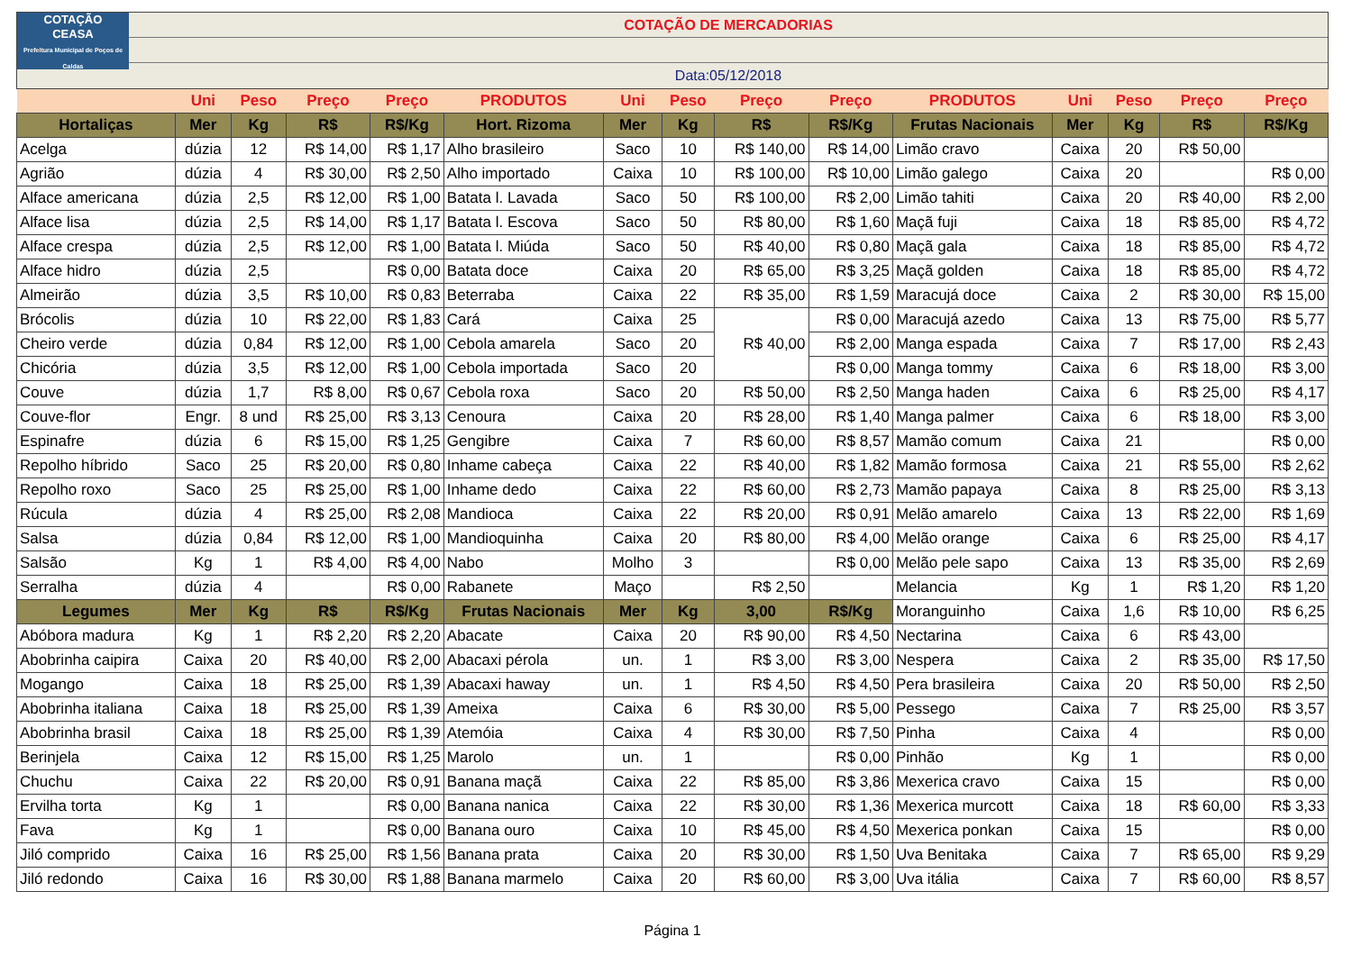COTAÇÃO
CEASA
Prefeitura Municipal de Poços de Caldas
COTAÇÃO DE MERCADORIAS
Data:05/12/2018
| | Uni | Peso | Preço | Preço | PRODUTOS | Uni | Peso | Preço | Preço | PRODUTOS | Uni | Peso | Preço | Preço |
| --- | --- | --- | --- | --- | --- | --- | --- | --- | --- | --- | --- | --- | --- | --- |
| Hortaliças | Mer | Kg | R$ | R$/Kg | Hort. Rizoma | Mer | Kg | R$ | R$/Kg | Frutas Nacionais | Mer | Kg | R$ | R$/Kg |
| Acelga | dúzia | 12 | R$ 14,00 | R$ 1,17 | Alho brasileiro | Saco | 10 | R$ 140,00 | R$ 14,00 | Limão cravo | Caixa | 20 | R$ 50,00 | |
| Agrião | dúzia | 4 | R$ 30,00 | R$ 2,50 | Alho importado | Caixa | 10 | R$ 100,00 | R$ 10,00 | Limão galego | Caixa | 20 | | R$ 0,00 |
| Alface americana | dúzia | 2,5 | R$ 12,00 | R$ 1,00 | Batata l. Lavada | Saco | 50 | R$ 100,00 | R$ 2,00 | Limão tahiti | Caixa | 20 | R$ 40,00 | R$ 2,00 |
| Alface lisa | dúzia | 2,5 | R$ 14,00 | R$ 1,17 | Batata l. Escova | Saco | 50 | R$ 80,00 | R$ 1,60 | Maçã fuji | Caixa | 18 | R$ 85,00 | R$ 4,72 |
| Alface crespa | dúzia | 2,5 | R$ 12,00 | R$ 1,00 | Batata l. Miúda | Saco | 50 | R$ 40,00 | R$ 0,80 | Maçã gala | Caixa | 18 | R$ 85,00 | R$ 4,72 |
| Alface hidro | dúzia | 2,5 | | R$ 0,00 | Batata doce | Caixa | 20 | R$ 65,00 | R$ 3,25 | Maçã golden | Caixa | 18 | R$ 85,00 | R$ 4,72 |
| Almeirão | dúzia | 3,5 | R$ 10,00 | R$ 0,83 | Beterraba | Caixa | 22 | R$ 35,00 | R$ 1,59 | Maracujá doce | Caixa | 2 | R$ 30,00 | R$ 15,00 |
| Brócolis | dúzia | 10 | R$ 22,00 | R$ 1,83 | Cará | Caixa | 25 | R$ 40,00 | R$ 0,00 | Maracujá azedo | Caixa | 13 | R$ 75,00 | R$ 5,77 |
| Cheiro verde | dúzia | 0,84 | R$ 12,00 | R$ 1,00 | Cebola amarela | Saco | 20 | | R$ 2,00 | Manga espada | Caixa | 7 | R$ 17,00 | R$ 2,43 |
| Chicória | dúzia | 3,5 | R$ 12,00 | R$ 1,00 | Cebola importada | Saco | 20 | | R$ 0,00 | Manga tommy | Caixa | 6 | R$ 18,00 | R$ 3,00 |
| Couve | dúzia | 1,7 | R$ 8,00 | R$ 0,67 | Cebola roxa | Saco | 20 | R$ 50,00 | R$ 2,50 | Manga haden | Caixa | 6 | R$ 25,00 | R$ 4,17 |
| Couve-flor | Engr. | 8 und | R$ 25,00 | R$ 3,13 | Cenoura | Caixa | 20 | R$ 28,00 | R$ 1,40 | Manga palmer | Caixa | 6 | R$ 18,00 | R$ 3,00 |
| Espinafre | dúzia | 6 | R$ 15,00 | R$ 1,25 | Gengibre | Caixa | 7 | R$ 60,00 | R$ 8,57 | Mamão comum | Caixa | 21 | | R$ 0,00 |
| Repolho híbrido | Saco | 25 | R$ 20,00 | R$ 0,80 | Inhame cabeça | Caixa | 22 | R$ 40,00 | R$ 1,82 | Mamão formosa | Caixa | 21 | R$ 55,00 | R$ 2,62 |
| Repolho roxo | Saco | 25 | R$ 25,00 | R$ 1,00 | Inhame dedo | Caixa | 22 | R$ 60,00 | R$ 2,73 | Mamão papaya | Caixa | 8 | R$ 25,00 | R$ 3,13 |
| Rúcula | dúzia | 4 | R$ 25,00 | R$ 2,08 | Mandioca | Caixa | 22 | R$ 20,00 | R$ 0,91 | Melão amarelo | Caixa | 13 | R$ 22,00 | R$ 1,69 |
| Salsa | dúzia | 0,84 | R$ 12,00 | R$ 1,00 | Mandioquinha | Caixa | 20 | R$ 80,00 | R$ 4,00 | Melão orange | Caixa | 6 | R$ 25,00 | R$ 4,17 |
| Salsão | Kg | 1 | R$ 4,00 | R$ 4,00 | Nabo | Molho | 3 | | R$ 0,00 | Melão pele sapo | Caixa | 13 | R$ 35,00 | R$ 2,69 |
| Serralha | dúzia | 4 | | R$ 0,00 | Rabanete | Maço | | R$ 2,50 | | Melancia | Kg | 1 | R$ 1,20 | R$ 1,20 |
| Legumes | Mer | Kg | R$ | R$/Kg | Frutas Nacionais | Mer | Kg | 3,00 | R$/Kg | Moranguinho | Caixa | 1,6 | R$ 10,00 | R$ 6,25 |
| Abóbora madura | Kg | 1 | R$ 2,20 | R$ 2,20 | Abacate | Caixa | 20 | R$ 90,00 | R$ 4,50 | Nectarina | Caixa | 6 | R$ 43,00 | |
| Abobrinha caipira | Caixa | 20 | R$ 40,00 | R$ 2,00 | Abacaxi pérola | un. | 1 | R$ 3,00 | R$ 3,00 | Nespera | Caixa | 2 | R$ 35,00 | R$ 17,50 |
| Mogango | Caixa | 18 | R$ 25,00 | R$ 1,39 | Abacaxi haway | un. | 1 | R$ 4,50 | R$ 4,50 | Pera brasileira | Caixa | 20 | R$ 50,00 | R$ 2,50 |
| Abobrinha italiana | Caixa | 18 | R$ 25,00 | R$ 1,39 | Ameixa | Caixa | 6 | R$ 30,00 | R$ 5,00 | Pessego | Caixa | 7 | R$ 25,00 | R$ 3,57 |
| Abobrinha brasil | Caixa | 18 | R$ 25,00 | R$ 1,39 | Atemóia | Caixa | 4 | R$ 30,00 | R$ 7,50 | Pinha | Caixa | 4 | | R$ 0,00 |
| Berinjela | Caixa | 12 | R$ 15,00 | R$ 1,25 | Marolo | un. | 1 | | R$ 0,00 | Pinhão | Kg | 1 | | R$ 0,00 |
| Chuchu | Caixa | 22 | R$ 20,00 | R$ 0,91 | Banana maçã | Caixa | 22 | R$ 85,00 | R$ 3,86 | Mexerica cravo | Caixa | 15 | | R$ 0,00 |
| Ervilha torta | Kg | 1 | | R$ 0,00 | Banana nanica | Caixa | 22 | R$ 30,00 | R$ 1,36 | Mexerica murcott | Caixa | 18 | R$ 60,00 | R$ 3,33 |
| Fava | Kg | 1 | | R$ 0,00 | Banana ouro | Caixa | 10 | R$ 45,00 | R$ 4,50 | Mexerica ponkan | Caixa | 15 | | R$ 0,00 |
| Jiló comprido | Caixa | 16 | R$ 25,00 | R$ 1,56 | Banana prata | Caixa | 20 | R$ 30,00 | R$ 1,50 | Uva Benitaka | Caixa | 7 | R$ 65,00 | R$ 9,29 |
| Jiló redondo | Caixa | 16 | R$ 30,00 | R$ 1,88 | Banana marmelo | Caixa | 20 | R$ 60,00 | R$ 3,00 | Uva itália | Caixa | 7 | R$ 60,00 | R$ 8,57 |
Página 1